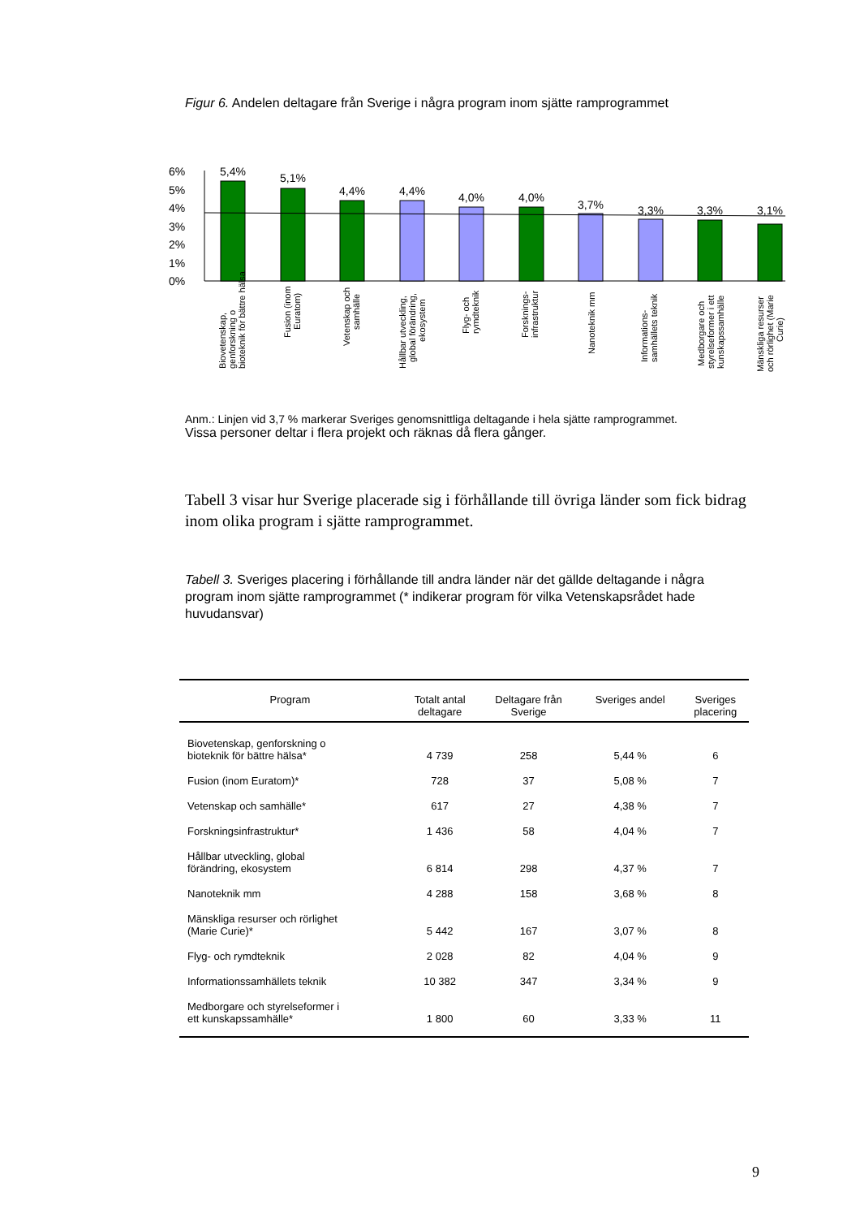Figur 6. Andelen deltagare från Sverige i några program inom sjätte ramprogrammet
6%
5%
4%
3%
2%
1%
0%
5,4%
5,1%
4,4%
4,4%
4,0%
4,0%
3,7%
3,3%
3,3%
3,1%
Biovetenskap,
genforskning o
bioteknik för bättre hälsa
Fusion (inom
Euratom)
Vetenskap och
samhälle
Hållbar utveckling,
global förändring,
ekosystem
Flyg- och
rymdteknik
Forsknings-
infrastruktur
Nanoteknik mm
Informations-
samhällets teknik
Medborgare och
styrelseformer i ett
kunskapssamhälle
Mänskliga resurser
och rörlighet (Marie
Curie)
Anm.: Linjen vid 3,7 % markerar Sveriges genomsnittliga deltagande i hela sjätte ramprogrammet.
Vissa personer deltar i flera projekt och räknas då flera gånger.
Tabell 3 visar hur Sverige placerade sig i förhållande till övriga länder som fick bidrag inom olika program i sjätte ramprogrammet.
Tabell 3. Sveriges placering i förhållande till andra länder när det gällde deltagande i några program inom sjätte ramprogrammet (* indikerar program för vilka Vetenskapsrådet hade huvudansvar)
| Program | Totalt antal deltagare | Deltagare från Sverige | Sveriges andel | Sveriges placering |
| --- | --- | --- | --- | --- |
| Biovetenskap, genforskning o bioteknik för bättre hälsa* | 4 739 | 258 | 5,44 % | 6 |
| Fusion (inom Euratom)* | 728 | 37 | 5,08 % | 7 |
| Vetenskap och samhälle* | 617 | 27 | 4,38 % | 7 |
| Forskningsinfrastruktur* | 1 436 | 58 | 4,04 % | 7 |
| Hållbar utveckling, global förändring, ekosystem | 6 814 | 298 | 4,37 % | 7 |
| Nanoteknik mm | 4 288 | 158 | 3,68 % | 8 |
| Mänskliga resurser och rörlighet (Marie Curie)* | 5 442 | 167 | 3,07 % | 8 |
| Flyg- och rymdteknik | 2 028 | 82 | 4,04 % | 9 |
| Informationssamhällets teknik | 10 382 | 347 | 3,34 % | 9 |
| Medborgare och styrelseformer i ett kunskapssamhälle* | 1 800 | 60 | 3,33 % | 11 |
9